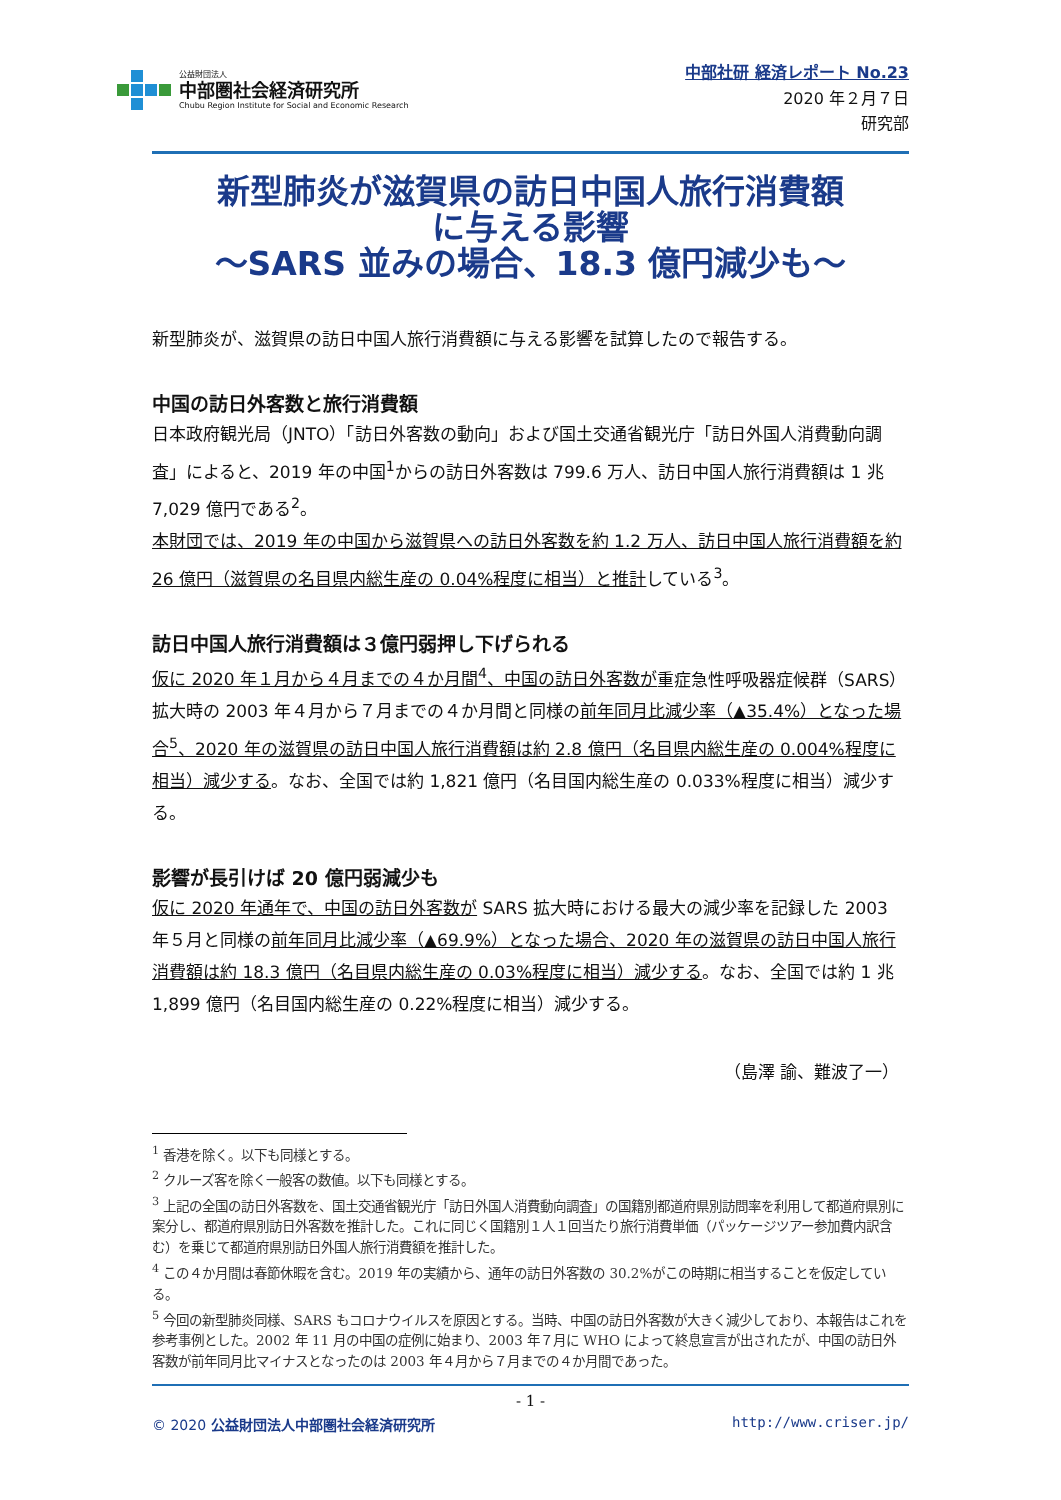公益財団法人
中部圏社会経済研究所
Chubu Region Institute for Social and Economic Research
中部社研 経済レポート No.23
2020 年２月７日
研究部
新型肺炎が滋賀県の訪日中国人旅行消費額
に与える影響
～SARS 並みの場合、18.3 億円減少も～
新型肺炎が、滋賀県の訪日中国人旅行消費額に与える影響を試算したので報告する。
中国の訪日外客数と旅行消費額
日本政府観光局（JNTO）「訪日外客数の動向」および国土交通省観光庁「訪日外国人消費動向調査」によると、2019 年の中国<sup>1</sup>からの訪日外客数は 799.6 万人、訪日中国人旅行消費額は 1 兆 7,029 億円である<sup>2</sup>。
本財団では、2019 年の中国から滋賀県への訪日外客数を約 1.2 万人、訪日中国人旅行消費額を約 26 億円（滋賀県の名目県内総生産の 0.04%程度に相当）と推計している<sup>3</sup>。
訪日中国人旅行消費額は３億円弱押し下げられる
仮に 2020 年１月から４月までの４か月間<sup>4</sup>、中国の訪日外客数が重症急性呼吸器症候群（SARS）拡大時の 2003 年４月から７月までの４か月間と同様の前年同月比減少率（▲35.4%）となった場合<sup>5</sup>、2020 年の滋賀県の訪日中国人旅行消費額は約 2.8 億円（名目県内総生産の 0.004%程度に相当）減少する。なお、全国では約 1,821 億円（名目国内総生産の 0.033%程度に相当）減少する。
影響が長引けば 20 億円弱減少も
仮に 2020 年通年で、中国の訪日外客数が SARS 拡大時における最大の減少率を記録した 2003 年５月と同様の前年同月比減少率（▲69.9%）となった場合、2020 年の滋賀県の訪日中国人旅行消費額は約 18.3 億円（名目県内総生産の 0.03%程度に相当）減少する。なお、全国では約 1 兆 1,899 億円（名目国内総生産の 0.22%程度に相当）減少する。
（島澤 諭、難波了一）
<sup>1</sup> 香港を除く。以下も同様とする。
<sup>2</sup> クルーズ客を除く一般客の数値。以下も同様とする。
<sup>3</sup> 上記の全国の訪日外客数を、国土交通省観光庁「訪日外国人消費動向調査」の国籍別都道府県別訪問率を利用して都道府県別に案分し、都道府県別訪日外客数を推計した。これに同じく国籍別１人１回当たり旅行消費単価（パッケージツアー参加費内訳含む）を乗じて都道府県別訪日外国人旅行消費額を推計した。
<sup>4</sup> この４か月間は春節休暇を含む。2019 年の実績から、通年の訪日外客数の 30.2%がこの時期に相当することを仮定している。
<sup>5</sup> 今回の新型肺炎同様、SARS もコロナウイルスを原因とする。当時、中国の訪日外客数が大きく減少しており、本報告はこれを参考事例とした。2002 年 11 月の中国の症例に始まり、2003 年７月に WHO によって終息宣言が出されたが、中国の訪日外客数が前年同月比マイナスとなったのは 2003 年４月から７月までの４か月間であった。
- 1 -
© 2020 公益財団法人中部圏社会経済研究所 http://www.criser.jp/